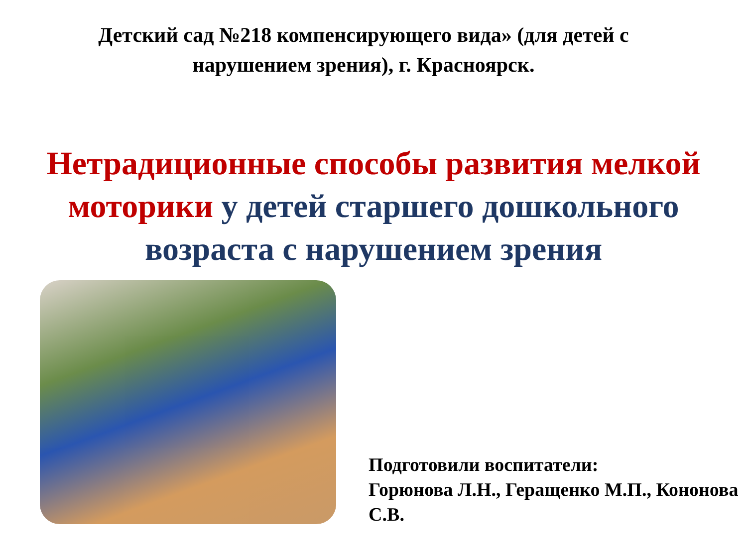Детский сад №218 компенсирующего вида» (для детей с нарушением зрения), г. Красноярск.
Нетрадиционные способы развития мелкой моторики у детей старшего дошкольного возраста с нарушением зрения
Подготовили воспитатели:
Горюнова Л.Н., Геращенко М.П., Кононова С.В.